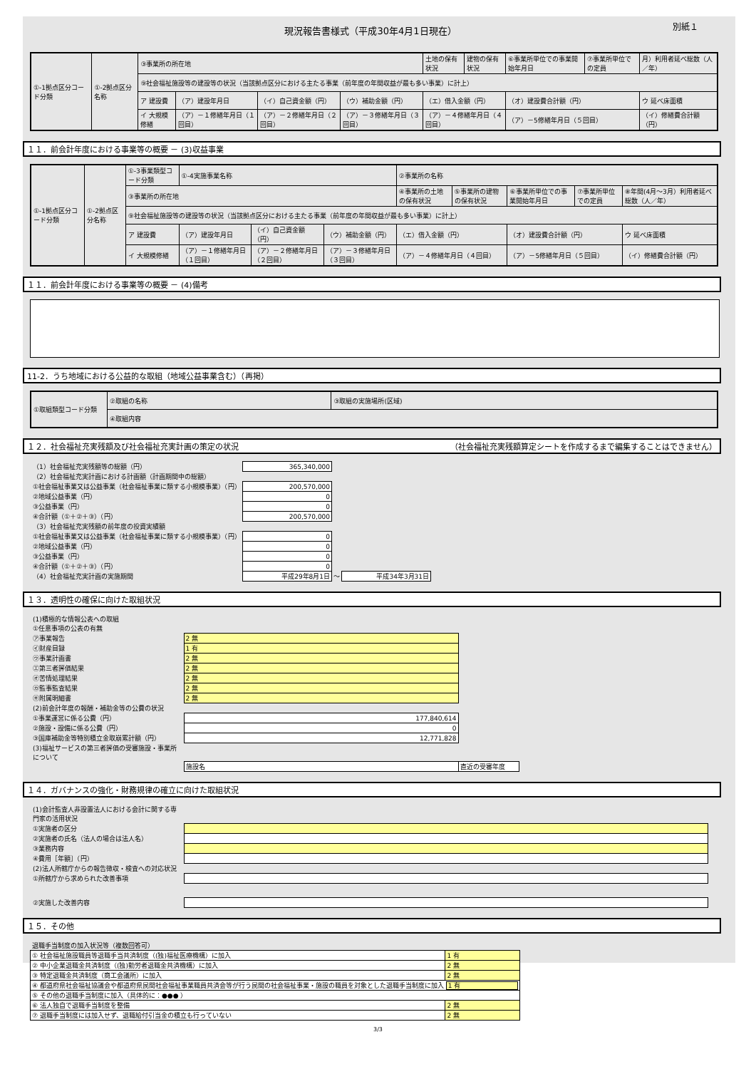現況報告書様式（平成30年4月1日現在）
別紙１
| ①-1拠点区分コード分類 | ①-2拠点区分名称 | ③事業所の所在地 | | | | 土地の保有状況 | 建物の保有状況 | ⑥事業所単位での事業開始年月日 | ⑦事業所単位での定員 | 月）利用者延べ総数（人／年） |
| | | ⑨社会福祉施設等の建設等の状況（当該拠点区分における主たる事業（前年度の年間収益が最も多い事業）に計上） | | | | | | | | |
| | | ア 建設費 | （ア）建設年月日 | （イ）自己資金額（円） | （ウ）補助金額（円） | （エ）借入金額（円） | | （オ）建設費合計額（円） | | ウ 延べ床面積 |
| | | イ 大規模修繕 | （ア）－１修繕年月日（１回目） | （ア）－２修繕年月日（２回目） | （ア）－３修繕年月日（３回目） | （ア）－４修繕年月日（４回目） | | （ア）－5修繕年月日（５回目） | | （イ）修繕費合計額（円） |
１１．前会計年度における事業等の概要 － (3)収益事業
| ①-1拠点区分コード分類 | ①-2拠点区分名称 | ①-3事業類型コード分類 | ①-4実施事業名称 | | | ②事業所の名称 | | | | |
| | | ③事業所の所在地 | | | | ④事業所の土地の保有状況 | ⑤事業所の建物の保有状況 | ⑥事業所単位での事業開始年月日 | ⑦事業所単位での定員 | ⑧年間(4月～3月）利用者延べ総数（人／年） |
| | | ⑨社会福祉施設等の建設等の状況（当該拠点区分における主たる事業（前年度の年間収益が最も多い事業）に計上） | | | | | | | | |
| | | ア 建設費 | （ア）建設年月日 | （イ）自己資金額（円） | （ウ）補助金額（円） | （エ）借入金額（円） | | （オ）建設費合計額（円） | | ウ 延べ床面積 |
| | | イ 大規模修繕 | （ア）－１修繕年月日（１回目） | （ア）－２修繕年月日（２回目） | （ア）－３修繕年月日（３回目） | （ア）－４修繕年月日（４回目） | | （ア）－5修繕年月日（５回目） | | （イ）修繕費合計額（円） |
１１．前会計年度における事業等の概要 － (4)備考
11-2．うち地域における公益的な取組（地域公益事業含む）（再掲）
| ①取組類型コード分類 | ②取組の名称 | ③取組の実施場所(区域) |
| | ④取組内容 | |
１２．社会福祉充実残額及び社会福祉充実計画の策定の状況 （社会福祉充実残額算定シートを作成するまで編集することはできません）
| （1）社会福祉充実残額等の総額（円） | 365,340,000 | | |
| （2）社会福祉充実計画における計画額（計画期間中の総額） | | | |
| ①社会福祉事業又は公益事業（社会福祉事業に類する小規模事業）（円） | 200,570,000 | | |
| ②地域公益事業（円） | 0 | | |
| ③公益事業（円） | 0 | | |
| ④合計額（①＋②＋③）（円） | 200,570,000 | | |
| （3）社会福祉充実残額の前年度の投資実績額 | | | |
| ①社会福祉事業又は公益事業（社会福祉事業に類する小規模事業）（円） | 0 | | |
| ②地域公益事業（円） | 0 | | |
| ③公益事業（円） | 0 | | |
| ④合計額（①＋②＋③）（円） | 0 | | |
| （4）社会福祉充実計画の実施期間 | 平成29年8月1日 | ～ | 平成34年3月31日 |
１３．透明性の確保に向けた取組状況
| (1)積極的な情報公表への取組 | | |
| ①任意事項の公表の有無 | | |
| ㋐事業報告 | 2 無 | |
| ㋑財産目録 | 1 有 | |
| ㋒事業計画書 | 2 無 | |
| ㋓第三者評価結果 | 2 無 | |
| ㋔苦情処理結果 | 2 無 | |
| ㋕監事監査結果 | 2 無 | |
| ㋖附属明細書 | 2 無 | |
| (2)前会計年度の報酬・補助金等の公費の状況 | | |
| ①事業運営に係る公費（円） | 177,840,614 | |
| ②施設・設備に係る公費（円） | 0 | |
| ③国庫補助金等特別積立金取崩累計額（円） | 12,771,828 | |
| (3)福祉サービスの第三者評価の受審施設・事業所について | | |
| | 施設名 | 直近の受審年度 |
１４．ガバナンスの強化・財務規律の確立に向けた取組状況
| (1)会計監査人非設置法人における会計に関する専門家の活用状況 | |
| ①実施者の区分 | |
| ②実施者の氏名（法人の場合は法人名） | |
| ③業務内容 | |
| ④費用［年額］（円） | |
| (2)法人所轄庁からの報告徴収・検査への対応状況 | |
| ①所轄庁から求められた改善事項 | |
| ②実施した改善内容 | |
１５．その他
| 退職手当制度の加入状況等（複数回答可） | |
| ① 社会福祉施設職員等退職手当共済制度（(独)福祉医療機構）に加入 | 1 有 |
| ② 中小企業退職金共済制度（(独)勤労者退職金共済機構）に加入 | 2 無 |
| ③ 特定退職金共済制度（商工会議所）に加入 | 2 無 |
| ④ 都道府県社会福祉協議会や都道府県民間社会福祉事業職員共済会等が行う民間の社会福祉事業・施設の職員を対象とした退職手当制度に加入 1 有 | |
| ⑤ その他の退職手当制度に加入（具体的に：●●● ） | |
| ⑥ 法人独自で退職手当制度を整備 | 2 無 |
| ⑦ 退職手当制度には加入せず、退職給付引当金の積立も行っていない | 2 無 |
3/3